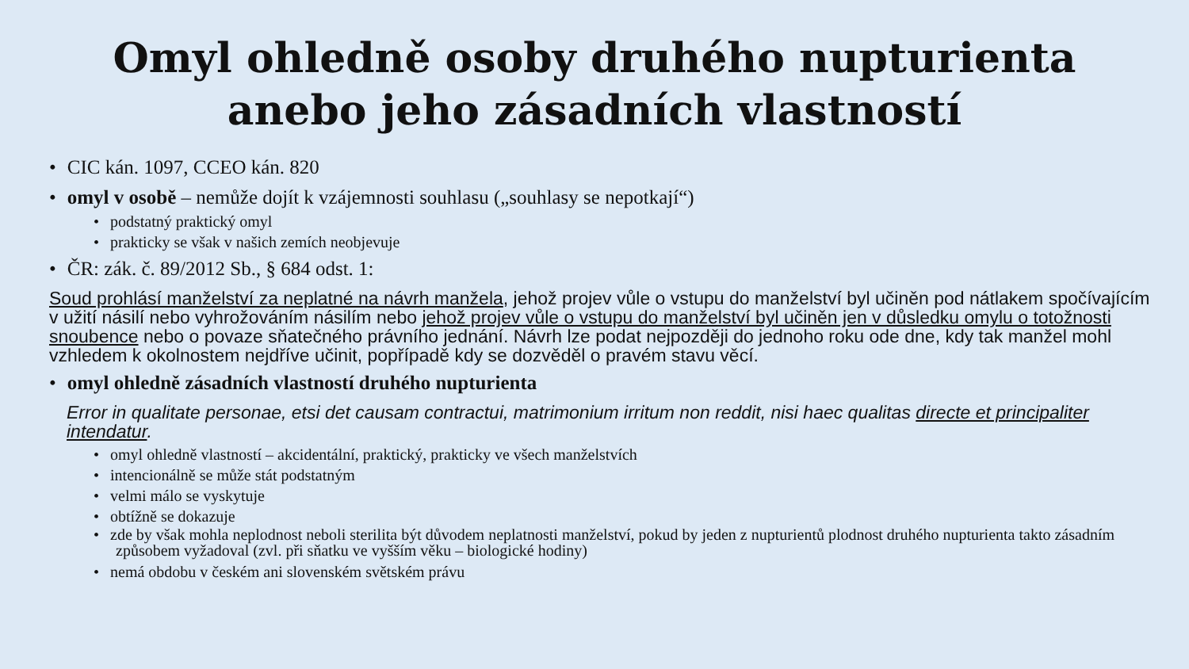Omyl ohledně osoby druhého nupturienta
anebo jeho zásadních vlastností
• CIC kán. 1097, CCEO kán. 820
• omyl v osobě – nemůže dojít k vzájemnosti souhlasu („souhlasy se nepotkají“)
• podstatný praktický omyl
• prakticky se však v našich zemích neobjevuje
• ČR: zák. č. 89/2012 Sb., § 684 odst. 1:
Soud prohlásí manželství za neplatné na návrh manžela, jehož projev vůle o vstupu do manželství byl učiněn pod nátlakem spočívajícím v užití násilí nebo vyhrožováním násilím nebo jehož projev vůle o vstupu do manželství byl učiněn jen v důsledku omylu o totožnosti snoubence nebo o povaze sňatečného právního jednání. Návrh lze podat nejpozději do jednoho roku ode dne, kdy tak manžel mohl vzhledem k okolnostem nejdříve učinit, popřípadě kdy se dozvěděl o pravém stavu věcí.
• omyl ohledně zásadních vlastností druhého nupturienta
Error in qualitate personae, etsi det causam contractui, matrimonium irritum non reddit, nisi haec qualitas directe et principaliter intendatur.
• omyl ohledně vlastností – akcidentální, praktický, prakticky ve všech manželstvích
• intencionálně se může stát podstatným
• velmi málo se vyskytuje
• obtížně se dokazuje
• zde by však mohla neplodnost neboli sterilita být důvodem neplatnosti manželství, pokud by jeden z nupturientů plodnost druhého nupturienta takto zásadním způsobem vyžadoval (zvl. při sňatku ve vyšším věku – biologické hodiny)
• nemá obdobu v českém ani slovenském světském právu